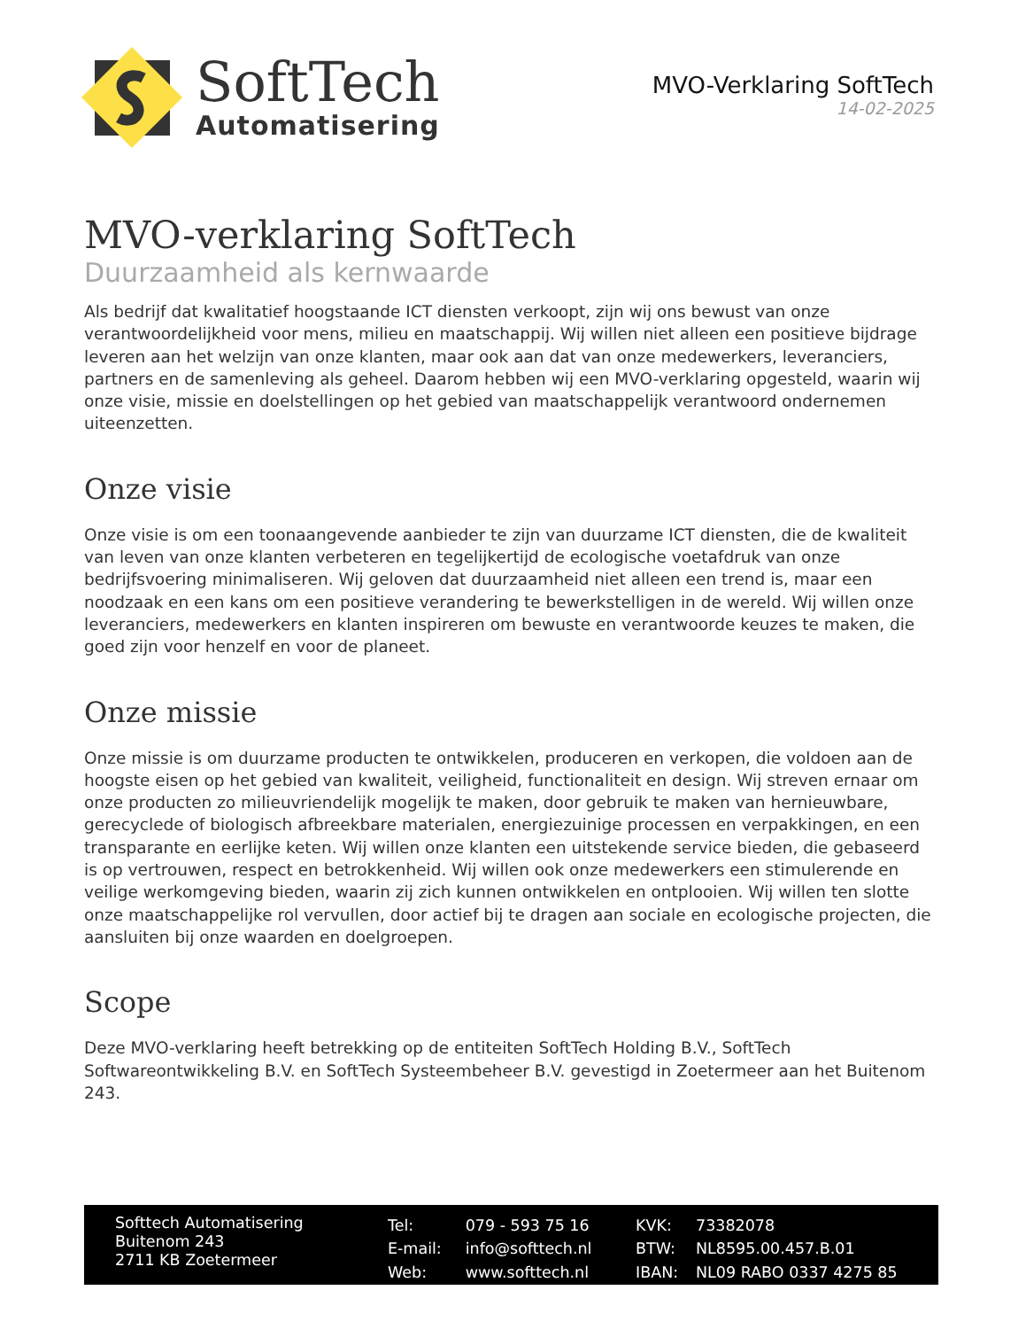SoftTech
Automatisering
MVO-Verklaring SoftTech
14-02-2025
MVO-verklaring SoftTech
Duurzaamheid als kernwaarde
Als bedrijf dat kwalitatief hoogstaande ICT diensten verkoopt, zijn wij ons bewust van onze verantwoordelijkheid voor mens, milieu en maatschappij. Wij willen niet alleen een positieve bijdrage leveren aan het welzijn van onze klanten, maar ook aan dat van onze medewerkers, leveranciers, partners en de samenleving als geheel. Daarom hebben wij een MVO-verklaring opgesteld, waarin wij onze visie, missie en doelstellingen op het gebied van maatschappelijk verantwoord ondernemen uiteenzetten.
Onze visie
Onze visie is om een toonaangevende aanbieder te zijn van duurzame ICT diensten, die de kwaliteit van leven van onze klanten verbeteren en tegelijkertijd de ecologische voetafdruk van onze bedrijfsvoering minimaliseren. Wij geloven dat duurzaamheid niet alleen een trend is, maar een noodzaak en een kans om een positieve verandering te bewerkstelligen in de wereld. Wij willen onze leveranciers, medewerkers en klanten inspireren om bewuste en verantwoorde keuzes te maken, die goed zijn voor henzelf en voor de planeet.
Onze missie
Onze missie is om duurzame producten te ontwikkelen, produceren en verkopen, die voldoen aan de hoogste eisen op het gebied van kwaliteit, veiligheid, functionaliteit en design. Wij streven ernaar om onze producten zo milieuvriendelijk mogelijk te maken, door gebruik te maken van hernieuwbare, gerecyclede of biologisch afbreekbare materialen, energiezuinige processen en verpakkingen, en een transparante en eerlijke keten. Wij willen onze klanten een uitstekende service bieden, die gebaseerd is op vertrouwen, respect en betrokkenheid. Wij willen ook onze medewerkers een stimulerende en veilige werkomgeving bieden, waarin zij zich kunnen ontwikkelen en ontplooien. Wij willen ten slotte onze maatschappelijke rol vervullen, door actief bij te dragen aan sociale en ecologische projecten, die aansluiten bij onze waarden en doelgroepen.
Scope
Deze MVO-verklaring heeft betrekking op de entiteiten SoftTech Holding B.V., SoftTech Softwareontwikkeling B.V. en SoftTech Systeembeheer B.V. gevestigd in Zoetermeer aan het Buitenom 243.
Softtech Automatisering
Buitenom 243
2711 KB Zoetermeer
| Tel: | 079 - 593 75 16 |
| E-mail: | info@softtech.nl |
| Web: | www.softtech.nl |
| KVK: | 73382078 |
| BTW: | NL8595.00.457.B.01 |
| IBAN: | NL09 RABO 0337 4275 85 |